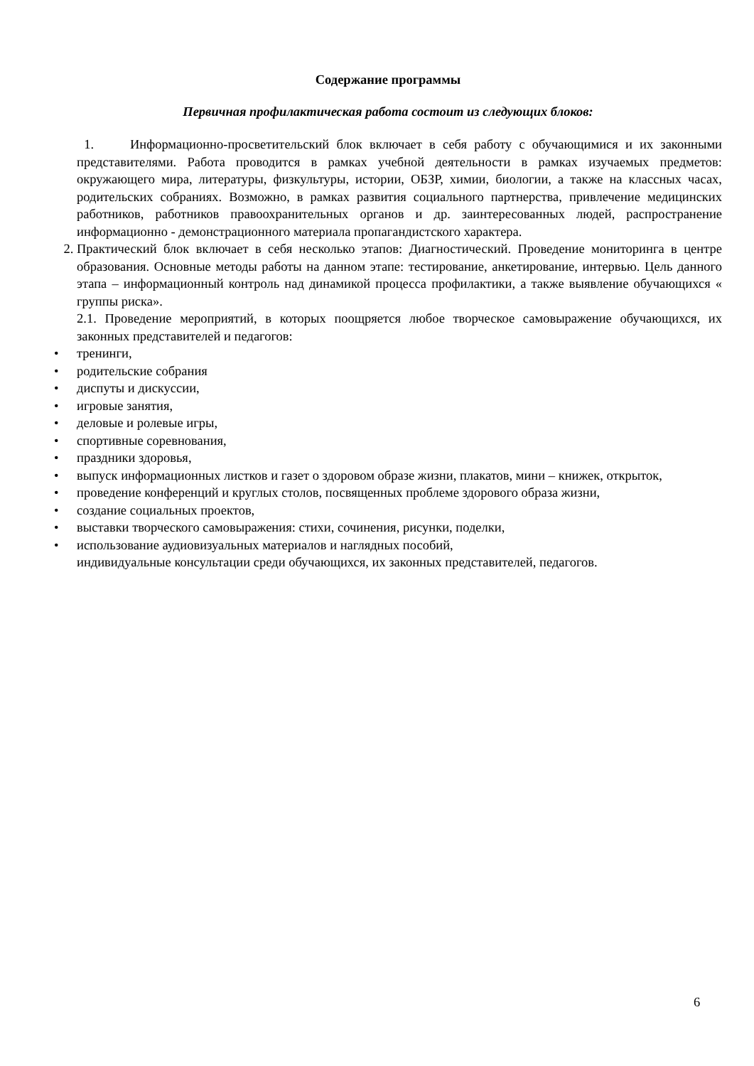Содержание программы
Первичная профилактическая работа состоит из следующих блоков:
1. Информационно-просветительский блок включает в себя работу с обучающимися и их законными представителями. Работа проводится в рамках учебной деятельности в рамках изучаемых предметов: окружающего мира, литературы, физкультуры, истории, ОБЗР, химии, биологии, а также на классных часах, родительских собраниях. Возможно, в рамках развития социального партнерства, привлечение медицинских работников, работников правоохранительных органов и др. заинтересованных людей, распространение информационно - демонстрационного материала пропагандистского характера.
2. Практический блок включает в себя несколько этапов: Диагностический. Проведение мониторинга в центре образования. Основные методы работы на данном этапе: тестирование, анкетирование, интервью. Цель данного этапа – информационный контроль над динамикой процесса профилактики, а также выявление обучающихся « группы риска».
2.1. Проведение мероприятий, в которых поощряется любое творческое самовыражение обучающихся, их законных представителей и педагогов:
• тренинги,
• родительские собрания
• диспуты и дискуссии,
• игровые занятия,
• деловые и ролевые игры,
• спортивные соревнования,
• праздники здоровья,
• выпуск информационных листков и газет о здоровом образе жизни, плакатов, мини – книжек, открыток,
• проведение конференций и круглых столов, посвященных проблеме здорового образа жизни,
• создание социальных проектов,
• выставки творческого самовыражения: стихи, сочинения, рисунки, поделки,
• использование аудиовизуальных материалов и наглядных пособий,
индивидуальные консультации среди обучающихся, их законных представителей, педагогов.
6